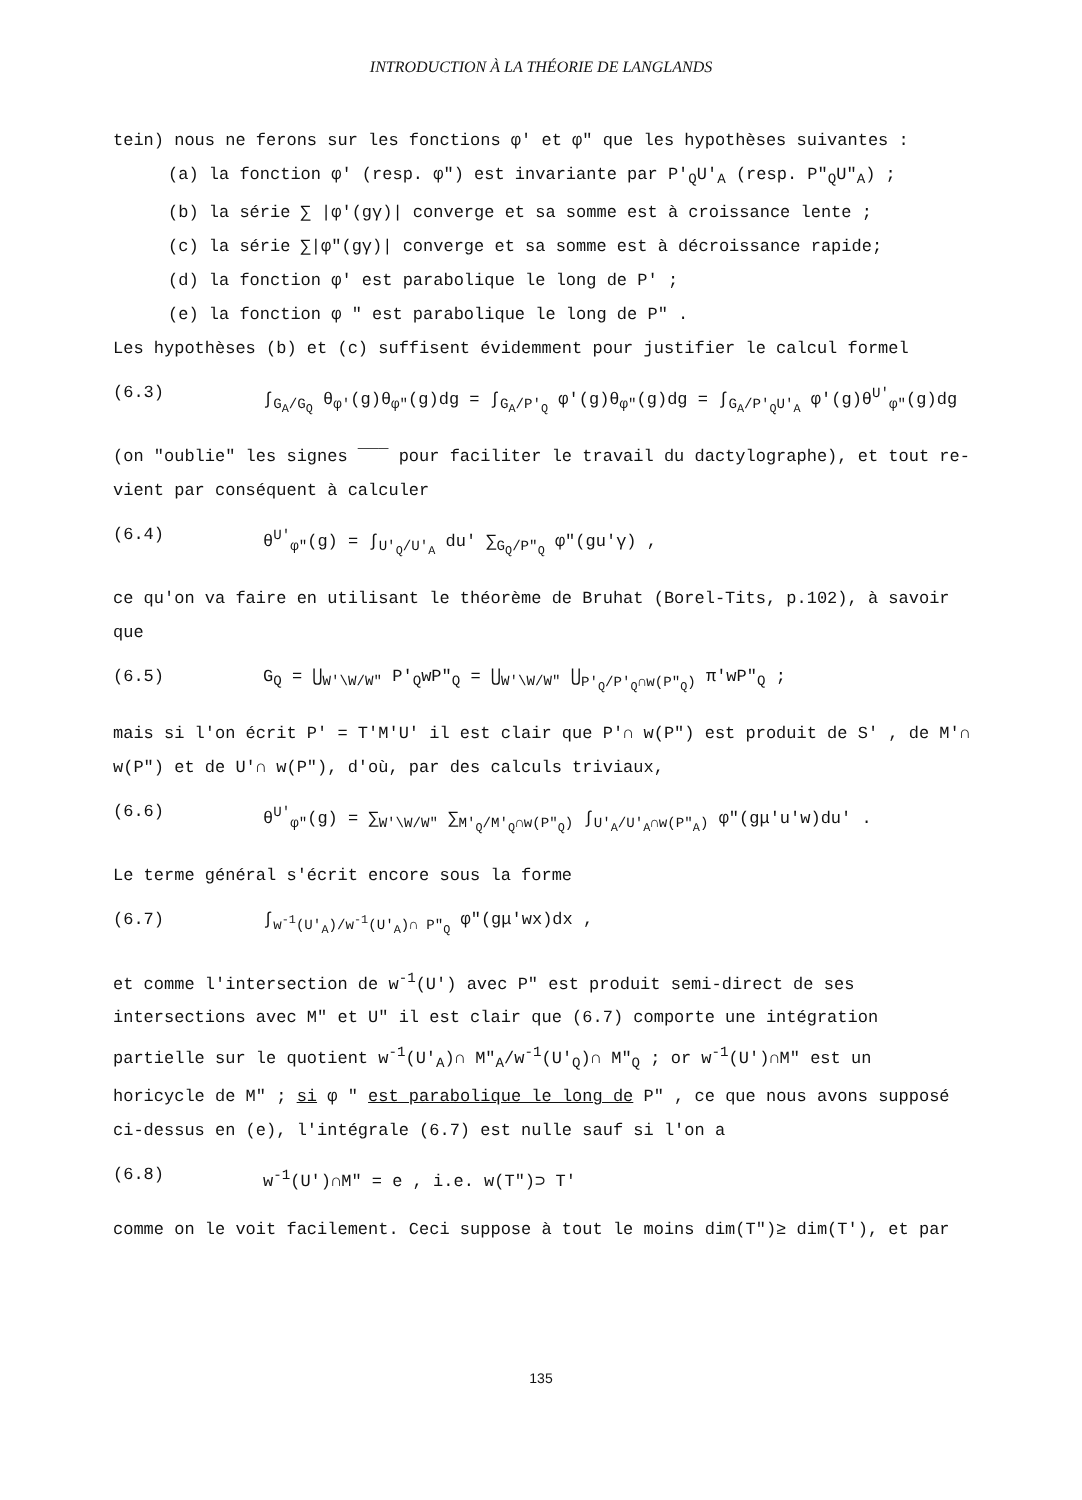INTRODUCTION À LA THÉORIE DE LANGLANDS
tein) nous ne ferons sur les fonctions φ' et φ" que les hypothèses suivantes :
(a) la fonction φ' (resp. φ") est invariante par P'<sub>Q</sub>U'<sub>A</sub> (resp. P"<sub>Q</sub>U"<sub>A</sub>) ;
(b) la série ∑ |φ'(gγ)| converge et sa somme est à croissance lente ;
(c) la série ∑|φ"(gγ)| converge et sa somme est à décroissance rapide;
(d) la fonction φ' est parabolique le long de P' ;
(e) la fonction φ " est parabolique le long de P" .
Les hypothèses (b) et (c) suffisent évidemment pour justifier le calcul formel
(6.3) ∫<sub>G<sub>A</sub>/G<sub>Q</sub></sub> θ<sub>φ'</sub>(g)θ<sub>φ"</sub>(g)dg = ∫<sub>G<sub>A</sub>/P'<sub>Q</sub></sub> φ'(g)θ<sub>φ"</sub>(g)dg = ∫<sub>G<sub>A</sub>/P'<sub>Q</sub>U'<sub>A</sub></sub> φ'(g)θ<sup>U'</sup><sub>φ"</sub>(g)dg
(on "oublie" les signes ‾‾‾ pour faciliter le travail du dactylographe), et tout re-vient par conséquent à calculer
(6.4) θ<sup>U'</sup><sub>φ"</sub>(g) = ∫<sub>U'<sub>Q</sub>/U'<sub>A</sub></sub> du' ∑<sub>G<sub>Q</sub>/P"<sub>Q</sub></sub> φ"(gu'γ) ,
ce qu'on va faire en utilisant le théorème de Bruhat (Borel-Tits, p.102), à savoir que
(6.5) G<sub>Q</sub> = ⋃<sub>W'\W/W"</sub> P'<sub>Q</sub>wP"<sub>Q</sub> = ⋃<sub>W'\W/W"</sub> ⋃<sub>P'<sub>Q</sub>/P'<sub>Q</sub>∩w(P"<sub>Q</sub>)</sub> π'wP"<sub>Q</sub> ;
mais si l'on écrit P' = T'M'U' il est clair que P'∩ w(P") est produit de S' , de M'∩ w(P") et de U'∩ w(P"), d'où, par des calculs triviaux,
(6.6) θ<sup>U'</sup><sub>φ"</sub>(g) = ∑<sub>W'\W/W"</sub> ∑<sub>M'<sub>Q</sub>/M'<sub>Q</sub>∩w(P"<sub>Q</sub>)</sub> ∫<sub>U'<sub>A</sub>/U'<sub>A</sub>∩w(P"<sub>A</sub>)</sub> φ"(gμ'u'w)du' .
Le terme général s'écrit encore sous la forme
(6.7) ∫<sub>w<sup>-1</sup>(U'<sub>A</sub>)/w<sup>-1</sup>(U'<sub>A</sub>)∩ P"<sub>Q</sub></sub> φ"(gμ'wx)dx ,
et comme l'intersection de w<sup>-1</sup>(U') avec P" est produit semi-direct de ses intersections avec M" et U" il est clair que (6.7) comporte une intégration partielle sur le quotient w<sup>-1</sup>(U'<sub>A</sub>)∩ M"<sub>A</sub>/w<sup>-1</sup>(U'<sub>Q</sub>)∩ M"<sub>Q</sub> ; or w<sup>-1</sup>(U')∩M" est un horicycle de M" ; si φ " est parabolique le long de P" , ce que nous avons supposé ci-dessus en (e), l'intégrale (6.7) est nulle sauf si l'on a
(6.8) w<sup>-1</sup>(U')∩M" = e , i.e. w(T")⊃ T'
comme on le voit facilement. Ceci suppose à tout le moins dim(T")≥ dim(T'), et par
135